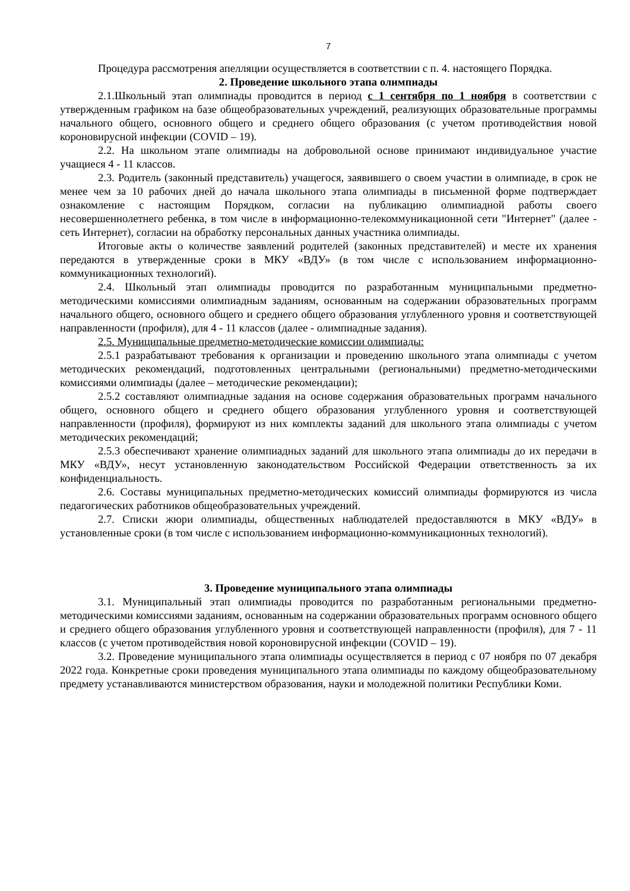7
Процедура рассмотрения апелляции осуществляется в соответствии с п. 4. настоящего Порядка.
2. Проведение школьного этапа олимпиады
2.1.Школьный этап олимпиады проводится в период с 1 сентября по 1 ноября в соответствии с утвержденным графиком на базе общеобразовательных учреждений, реализующих образовательные программы начального общего, основного общего и среднего общего образования (с учетом противодействия новой короновирусной инфекции (COVID – 19).
2.2. На школьном этапе олимпиады на добровольной основе принимают индивидуальное участие учащиеся 4 - 11 классов.
2.3. Родитель (законный представитель) учащегося, заявившего о своем участии в олимпиаде, в срок не менее чем за 10 рабочих дней до начала школьного этапа олимпиады в письменной форме подтверждает ознакомление с настоящим Порядком, согласии на публикацию олимпиадной работы своего несовершеннолетнего ребенка, в том числе в информационно-телекоммуникационной сети "Интернет" (далее - сеть Интернет), согласии на обработку персональных данных участника олимпиады.
Итоговые акты о количестве заявлений родителей (законных представителей) и месте их хранения передаются в утвержденные сроки в МКУ «ВДУ» (в том числе с использованием информационно-коммуникационных технологий).
2.4. Школьный этап олимпиады проводится по разработанным муниципальными предметно-методическими комиссиями олимпиадным заданиям, основанным на содержании образовательных программ начального общего, основного общего и среднего общего образования углубленного уровня и соответствующей направленности (профиля), для 4 - 11 классов (далее - олимпиадные задания).
2.5. Муниципальные предметно-методические комиссии олимпиады:
2.5.1 разрабатывают требования к организации и проведению школьного этапа олимпиады с учетом методических рекомендаций, подготовленных центральными (региональными) предметно-методическими комиссиями олимпиады (далее – методические рекомендации);
2.5.2 составляют олимпиадные задания на основе содержания образовательных программ начального общего, основного общего и среднего общего образования углубленного уровня и соответствующей направленности (профиля), формируют из них комплекты заданий для школьного этапа олимпиады с учетом методических рекомендаций;
2.5.3 обеспечивают хранение олимпиадных заданий для школьного этапа олимпиады до их передачи в МКУ «ВДУ», несут установленную законодательством Российской Федерации ответственность за их конфиденциальность.
2.6. Составы муниципальных предметно-методических комиссий олимпиады формируются из числа педагогических работников общеобразовательных учреждений.
2.7. Списки жюри олимпиады, общественных наблюдателей предоставляются в МКУ «ВДУ» в установленные сроки (в том числе с использованием информационно-коммуникационных технологий).
3. Проведение муниципального этапа олимпиады
3.1. Муниципальный этап олимпиады проводится по разработанным региональными предметно-методическими комиссиями заданиям, основанным на содержании образовательных программ основного общего и среднего общего образования углубленного уровня и соответствующей направленности (профиля), для 7 - 11 классов (с учетом противодействия новой короновирусной инфекции (COVID – 19).
3.2. Проведение муниципального этапа олимпиады осуществляется в период с 07 ноября по 07 декабря 2022 года. Конкретные сроки проведения муниципального этапа олимпиады по каждому общеобразовательному предмету устанавливаются министерством образования, науки и молодежной политики Республики Коми.